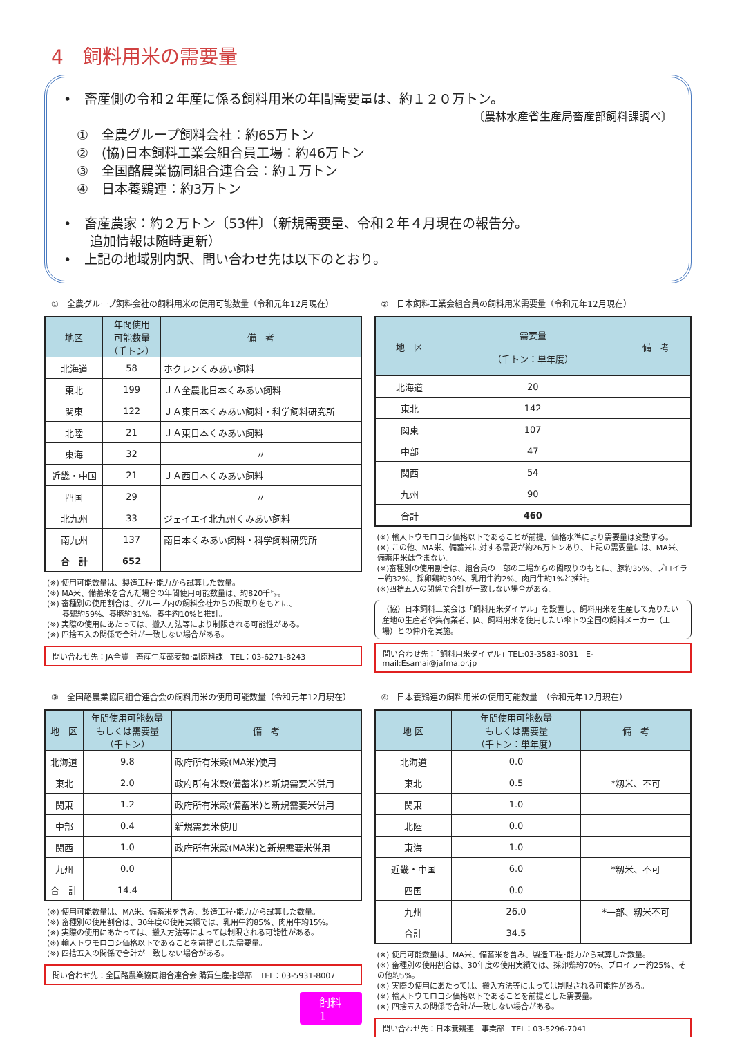4　飼料用米の需要量
•　畜産側の令和２年産に係る飼料用米の年間需要量は、約１２０万トン。
〔農林水産省生産局畜産部飼料課調べ〕
　①　全農グループ飼料会社：約65万トン
　②　(協)日本飼料工業会組合員工場：約46万トン
　③　全国酪農業協同組合連合会：約１万トン
　④　日本養鶏連：約3万トン
•　畜産農家：約２万トン〔53件〕（新規需要量、令和２年４月現在の報告分。
　　追加情報は随時更新）
•　上記の地域別内訳、問い合わせ先は以下のとおり。
①　全農グループ飼料会社の飼料用米の使用可能数量（令和元年12月現在）
| 地区 | 年間使用 可能数量 （千トン） | 備 考 |
| --- | --- | --- |
| 北海道 | 58 | ホクレンくみあい飼料 |
| 東北 | 199 | ＪＡ全農北日本くみあい飼料 |
| 関東 | 122 | ＪＡ東日本くみあい飼料・科学飼料研究所 |
| 北陸 | 21 | ＪＡ東日本くみあい飼料 |
| 東海 | 32 | 〃 |
| 近畿・中国 | 21 | ＪＡ西日本くみあい飼料 |
| 四国 | 29 | 〃 |
| 北九州 | 33 | ジェイエイ北九州くみあい飼料 |
| 南九州 | 137 | 南日本くみあい飼料・科学飼料研究所 |
| 合 計 | 652 | |
(※) 使用可能数量は、製造工程･能力から試算した数量。
(※) MA米、備蓄米を含んだ場合の年間使用可能数量は、約820千㌧。
(※) 畜種別の使用割合は、グループ内の飼料会社からの聞取りをもとに、
　　養鶏約59%、養豚約31%、養牛約10%と推計。
(※) 実際の使用にあたっては、搬入方法等により制限される可能性がある。
(※) 四捨五入の関係で合計が一致しない場合がある。
問い合わせ先：JA全農　畜産生産部麦類･副原料課　TEL：03-6271-8243
②　日本飼料工業会組合員の飼料用米需要量（令和元年12月現在）
| 地 区 | 需要量 （千トン：単年度） | 備 考 |
| --- | --- | --- |
| 北海道 | 20 | |
| 東北 | 142 | |
| 関東 | 107 | |
| 中部 | 47 | |
| 関西 | 54 | |
| 九州 | 90 | |
| 合計 | 460 | |
(※) 輸入トウモロコシ価格以下であることが前提、価格水準により需要量は変動する。
(※) この他、MA米、備蓄米に対する需要が約26万トンあり、上記の需要量には、MA米、備蓄用米は含まない。
(※)畜種別の使用割合は、組合員の一部の工場からの聞取りのもとに、豚約35%、ブロイラー約32%、採卵鶏約30%、乳用牛約2%、肉用牛約1%と推計。
(※)四捨五入の関係で合計が一致しない場合がある。
（協）日本飼料工業会は「飼料用米ダイヤル」を設置し、飼料用米を生産して売りたい産地の生産者や集荷業者、JA、飼料用米を使用したい傘下の全国の飼料メーカー（工場）との仲介を実施。
問い合わせ先：「飼料用米ダイヤル」TEL:03-3583-8031　E-mail:Esamai@jafma.or.jp
③　全国酪農業協同組合連合会の飼料用米の使用可能数量（令和元年12月現在）
| 地 区 | 年間使用可能数量 もしくは需要量 （千トン） | 備 考 |
| --- | --- | --- |
| 北海道 | 9.8 | 政府所有米穀(MA米)使用 |
| 東北 | 2.0 | 政府所有米穀(備蓄米)と新規需要米併用 |
| 関東 | 1.2 | 政府所有米穀(備蓄米)と新規需要米併用 |
| 中部 | 0.4 | 新規需要米使用 |
| 関西 | 1.0 | 政府所有米穀(MA米)と新規需要米併用 |
| 九州 | 0.0 | |
| 合 計 | 14.4 | |
(※) 使用可能数量は、MA米、備蓄米を含み、製造工程･能力から試算した数量。
(※) 畜種別の使用割合は、30年度の使用実績では、乳用牛約85%、肉用牛約15%。
(※) 実際の使用にあたっては、搬入方法等によっては制限される可能性がある。
(※) 輸入トウモロコシ価格以下であることを前提とした需要量。
(※) 四捨五入の関係で合計が一致しない場合がある。
問い合わせ先：全国酪農業協同組合連合会 購買生産指導部　TEL：03-5931-8007
飼料1
④　日本養鶏連の飼料用米の使用可能数量　（令和元年12月現在）
| 地 区 | 年間使用可能数量 もしくは需要量 （千トン：単年度） | 備 考 |
| --- | --- | --- |
| 北海道 | 0.0 | |
| 東北 | 0.5 | *籾米、不可 |
| 関東 | 1.0 | |
| 北陸 | 0.0 | |
| 東海 | 1.0 | |
| 近畿・中国 | 6.0 | *籾米、不可 |
| 四国 | 0.0 | |
| 九州 | 26.0 | *一部、籾米不可 |
| 合計 | 34.5 | |
(※) 使用可能数量は、MA米、備蓄米を含み、製造工程･能力から試算した数量。
(※) 畜種別の使用割合は、30年度の使用実績では、採卵鶏約70%、ブロイラー約25%、その他約5%。
(※) 実際の使用にあたっては、搬入方法等によっては制限される可能性がある。
(※) 輸入トウモロコシ価格以下であることを前提とした需要量。
(※) 四捨五入の関係で合計が一致しない場合がある。
問い合わせ先：日本養鶏連　事業部　TEL：03-5296-7041